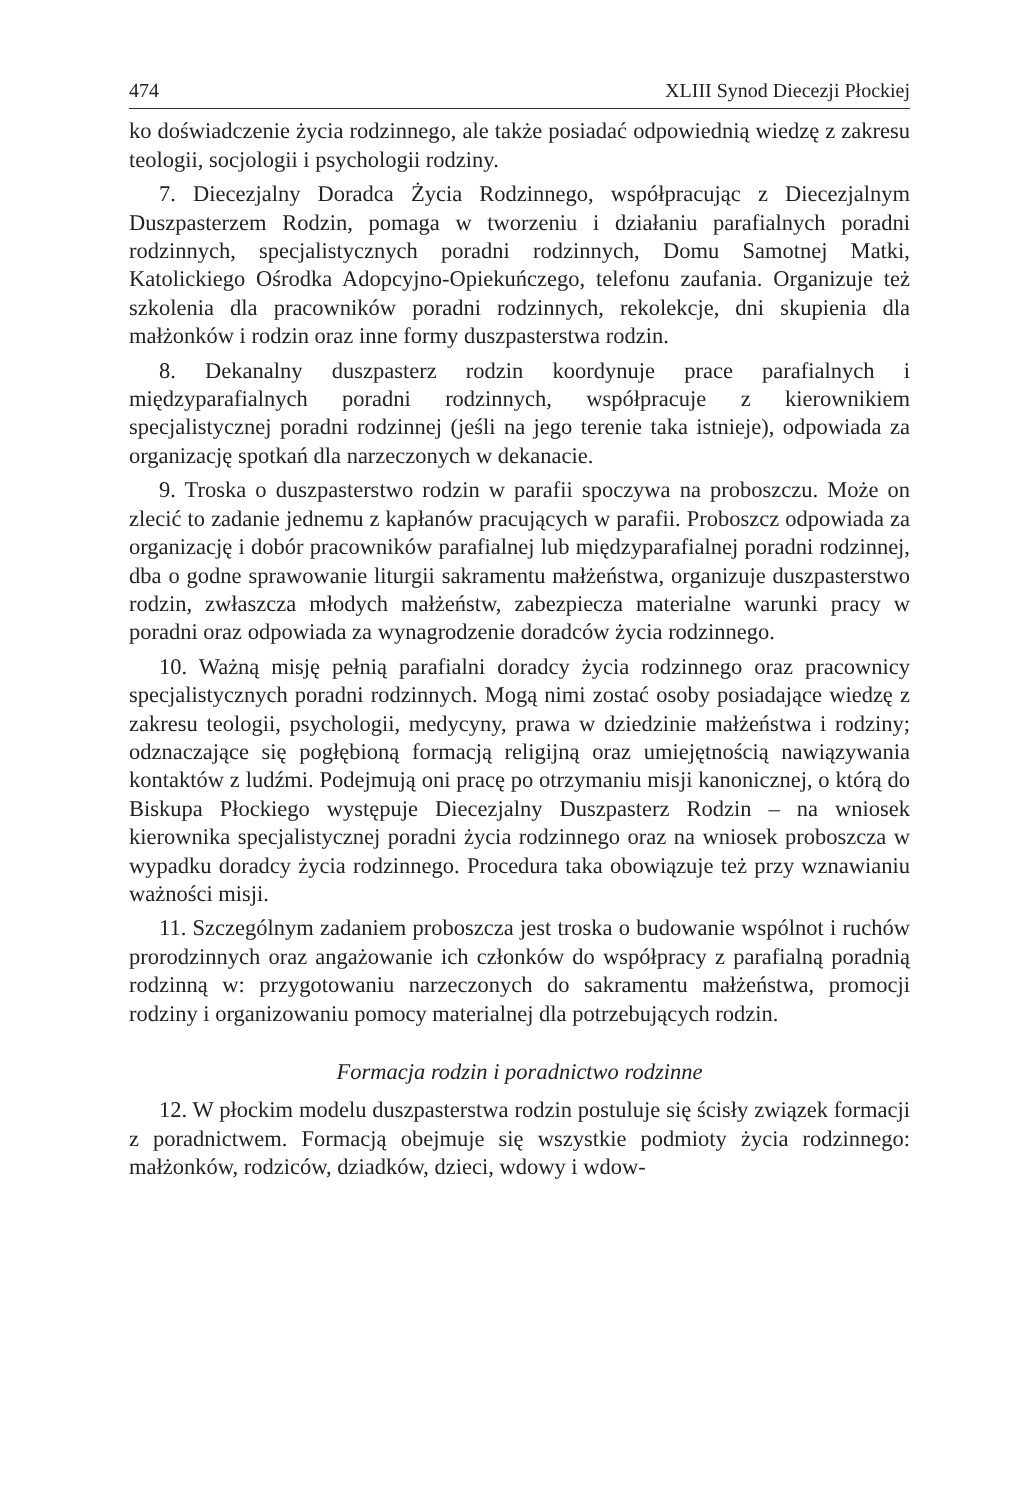474 XLIII Synod Diecezji Płockiej
ko doświadczenie życia rodzinnego, ale także posiadać odpowiednią wiedzę z zakresu teologii, socjologii i psychologii rodziny.
7. Diecezjalny Doradca Życia Rodzinnego, współpracując z Diecezjalnym Duszpasterzem Rodzin, pomaga w tworzeniu i działaniu parafialnych poradni rodzinnych, specjalistycznych poradni rodzinnych, Domu Samotnej Matki, Katolickiego Ośrodka Adopcyjno-Opiekuńczego, telefonu zaufania. Organizuje też szkolenia dla pracowników poradni rodzinnych, rekolekcje, dni skupienia dla małżonków i rodzin oraz inne formy duszpasterstwa rodzin.
8. Dekanalny duszpasterz rodzin koordynuje prace parafialnych i międzyparafialnych poradni rodzinnych, współpracuje z kierownikiem specjalistycznej poradni rodzinnej (jeśli na jego terenie taka istnieje), odpowiada za organizację spotkań dla narzeczonych w dekanacie.
9. Troska o duszpasterstwo rodzin w parafii spoczywa na proboszczu. Może on zlecić to zadanie jednemu z kapłanów pracujących w parafii. Proboszcz odpowiada za organizację i dobór pracowników parafialnej lub międzyparafialnej poradni rodzinnej, dba o godne sprawowanie liturgii sakramentu małżeństwa, organizuje duszpasterstwo rodzin, zwłaszcza młodych małżeństw, zabezpiecza materialne warunki pracy w poradni oraz odpowiada za wynagrodzenie doradców życia rodzinnego.
10. Ważną misję pełnią parafialni doradcy życia rodzinnego oraz pracownicy specjalistycznych poradni rodzinnych. Mogą nimi zostać osoby posiadające wiedzę z zakresu teologii, psychologii, medycyny, prawa w dziedzinie małżeństwa i rodziny; odznaczające się pogłębioną formacją religijną oraz umiejętnością nawiązywania kontaktów z ludźmi. Podejmują oni pracę po otrzymaniu misji kanonicznej, o którą do Biskupa Płockiego występuje Diecezjalny Duszpasterz Rodzin – na wniosek kierownika specjalistycznej poradni życia rodzinnego oraz na wniosek proboszcza w wypadku doradcy życia rodzinnego. Procedura taka obowiązuje też przy wznawianiu ważności misji.
11. Szczególnym zadaniem proboszcza jest troska o budowanie wspólnot i ruchów prorodzinnych oraz angażowanie ich członków do współpracy z parafialną poradnią rodzinną w: przygotowaniu narzeczonych do sakramentu małżeństwa, promocji rodziny i organizowaniu pomocy materialnej dla potrzebujących rodzin.
Formacja rodzin i poradnictwo rodzinne
12. W płockim modelu duszpasterstwa rodzin postuluje się ścisły związek formacji z poradnictwem. Formacją obejmuje się wszystkie podmioty życia rodzinnego: małżonków, rodziców, dziadków, dzieci, wdowy i wdow-